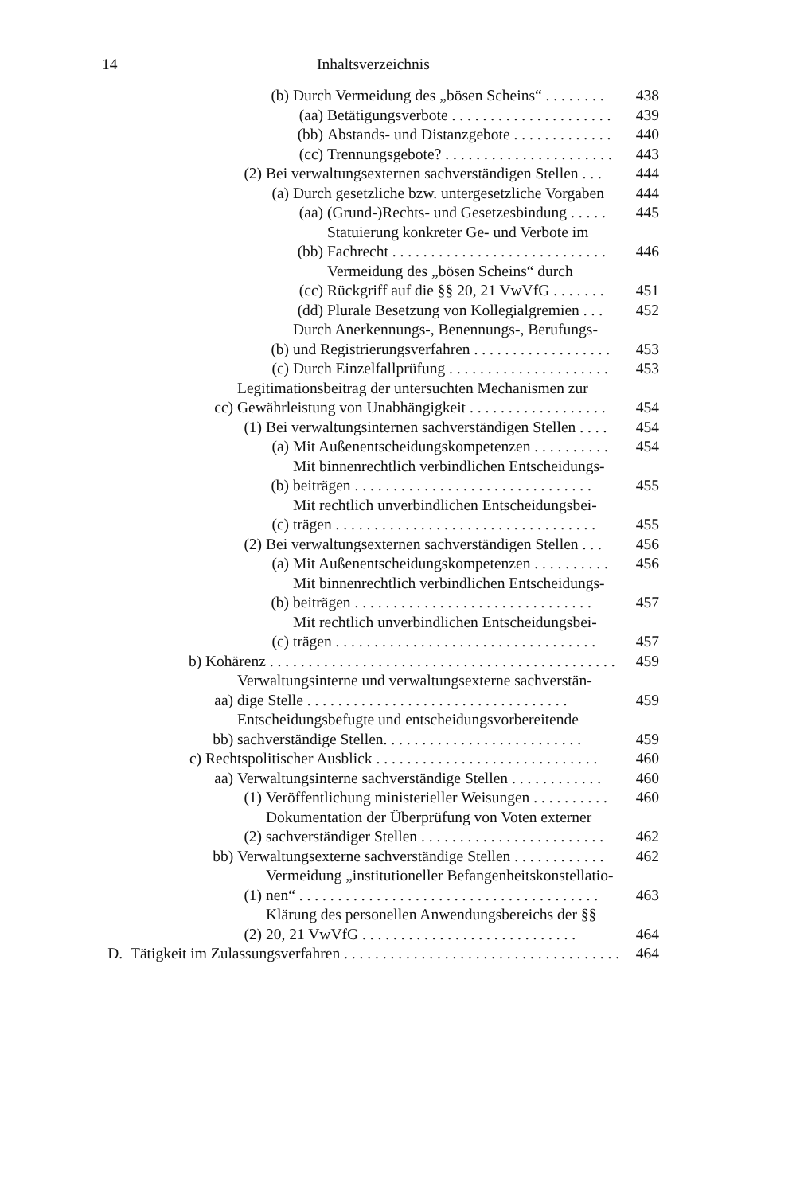14 Inhaltsverzeichnis
(b) Durch Vermeidung des „bösen Scheins“ . . . . . . . . 438
(aa) Betätigungsverbote . . . . . . . . . . . . . . . . . . . . . 439
(bb) Abstands- und Distanzgebote . . . . . . . . . . . . . 440
(cc) Trennungsgebote? . . . . . . . . . . . . . . . . . . . . . . 443
(2) Bei verwaltungsexternen sachverständigen Stellen . . . 444
(a) Durch gesetzliche bzw. untergesetzliche Vorgaben 444
(aa) (Grund-)Rechts- und Gesetzesbindung . . . . . 445
(bb) Statuierung konkreter Ge- und Verbote im Fachrecht . . . . . . . . . . . . . . . . . . . . . . . . . . . . 446
(cc) Vermeidung des „bösen Scheins“ durch Rückgriff auf die §§ 20, 21 VwVfG . . . . . . . 451
(dd) Plurale Besetzung von Kollegialgremien . . . 452
(b) Durch Anerkennungs-, Benennungs-, Berufungs- und Registrierungsverfahren . . . . . . . . . . . . . . . . . . 453
(c) Durch Einzelfallprüfung . . . . . . . . . . . . . . . . . . . . . 453
cc) Legitimationsbeitrag der untersuchten Mechanismen zur Gewährleistung von Unabhängigkeit . . . . . . . . . . . . . . . . . . 454
(1) Bei verwaltungsinternen sachverständigen Stellen . . . . 454
(a) Mit Außenentscheidungskompetenzen . . . . . . . . . . 454
(b) Mit binnenrechtlich verbindlichen Entscheidungs- beiträgen . . . . . . . . . . . . . . . . . . . . . . . . . . . . . . . 455
(c) Mit rechtlich unverbindlichen Entscheidungsbei- trägen . . . . . . . . . . . . . . . . . . . . . . . . . . . . . . . . . . 455
(2) Bei verwaltungsexternen sachverständigen Stellen . . . 456
(a) Mit Außenentscheidungskompetenzen . . . . . . . . . . 456
(b) Mit binnenrechtlich verbindlichen Entscheidungs- beiträgen . . . . . . . . . . . . . . . . . . . . . . . . . . . . . . . 457
(c) Mit rechtlich unverbindlichen Entscheidungsbei- trägen . . . . . . . . . . . . . . . . . . . . . . . . . . . . . . . . . . 457
b) Kohärenz . . . . . . . . . . . . . . . . . . . . . . . . . . . . . . . . . . . . . . . . . . . . . 459
aa) Verwaltungsinterne und verwaltungsexterne sachverstän- dige Stelle . . . . . . . . . . . . . . . . . . . . . . . . . . . . . . . . . . 459
bb) Entscheidungsbefugte und entscheidungsvorbereitende sachverständige Stellen. . . . . . . . . . . . . . . . . . . . . . . . . . 459
c) Rechtspolitischer Ausblick . . . . . . . . . . . . . . . . . . . . . . . . . . . . . 460
aa) Verwaltungsinterne sachverständige Stellen . . . . . . . . . . . . 460
(1) Veröffentlichung ministerieller Weisungen . . . . . . . . . . 460
(2) Dokumentation der Überprüfung von Voten externer sachverständiger Stellen . . . . . . . . . . . . . . . . . . . . . . . . 462
bb) Verwaltungsexterne sachverständige Stellen . . . . . . . . . . . . 462
(1) Vermeidung „institutioneller Befangenheitskonstellatio- nen“ . . . . . . . . . . . . . . . . . . . . . . . . . . . . . . . . . . . . . . . 463
(2) Klärung des personellen Anwendungsbereichs der §§ 20, 21 VwVfG . . . . . . . . . . . . . . . . . . . . . . . . . . . . 464
D. Tätigkeit im Zulassungsverfahren . . . . . . . . . . . . . . . . . . . . . . . . . . . . . . . . . . . . . . 464